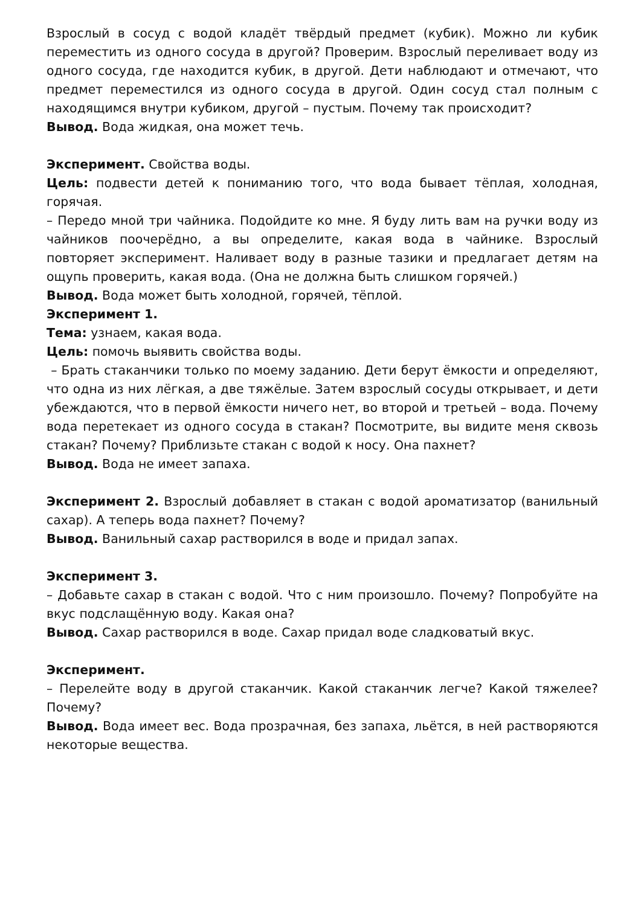Взрослый в сосуд с водой кладёт твёрдый предмет (кубик). Можно ли кубик переместить из одного сосуда в другой? Проверим. Взрослый переливает воду из одного сосуда, где находится кубик, в другой. Дети наблюдают и отмечают, что предмет переместился из одного сосуда в другой. Один сосуд стал полным с находящимся внутри кубиком, другой – пустым. Почему так происходит?
Вывод. Вода жидкая, она может течь.
Эксперимент. Свойства воды.
Цель: подвести детей к пониманию того, что вода бывает тёплая, холодная, горячая.
– Передо мной три чайника. Подойдите ко мне. Я буду лить вам на ручки воду из чайников поочерёдно, а вы определите, какая вода в чайнике. Взрослый повторяет эксперимент. Наливает воду в разные тазики и предлагает детям на ощупь проверить, какая вода. (Она не должна быть слишком горячей.)
Вывод. Вода может быть холодной, горячей, тёплой.
Эксперимент 1.
Тема: узнаем, какая вода.
Цель: помочь выявить свойства воды.
– Брать стаканчики только по моему заданию. Дети берут ёмкости и определяют, что одна из них лёгкая, а две тяжёлые. Затем взрослый сосуды открывает, и дети убеждаются, что в первой ёмкости ничего нет, во второй и третьей – вода. Почему вода перетекает из одного сосуда в стакан? Посмотрите, вы видите меня сквозь стакан? Почему? Приблизьте стакан с водой к носу. Она пахнет?
Вывод. Вода не имеет запаха.
Эксперимент 2. Взрослый добавляет в стакан с водой ароматизатор (ванильный сахар). А теперь вода пахнет? Почему?
Вывод. Ванильный сахар растворился в воде и придал запах.
Эксперимент 3.
– Добавьте сахар в стакан с водой. Что с ним произошло. Почему? Попробуйте на вкус подслащённую воду. Какая она?
Вывод. Сахар растворился в воде. Сахар придал воде сладковатый вкус.
Эксперимент.
– Перелейте воду в другой стаканчик. Какой стаканчик легче? Какой тяжелее? Почему?
Вывод. Вода имеет вес. Вода прозрачная, без запаха, льётся, в ней растворяются некоторые вещества.